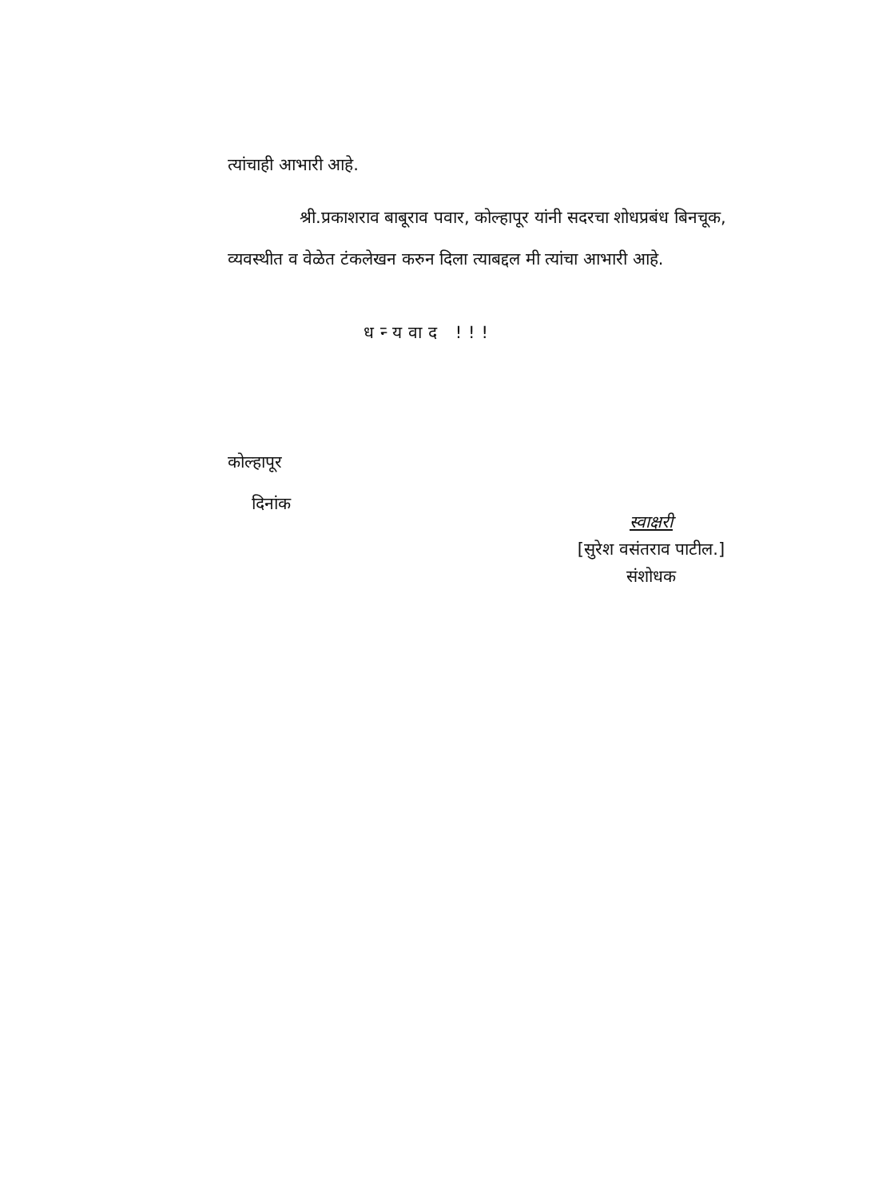त्यांचाही आभारी आहे.
श्री.प्रकाशराव बाबूराव पवार, कोल्हापूर यांनी सदरचा शोधप्रबंध बिनचूक, व्यवस्थीत व वेळेत टंकलेखन करुन दिला त्याबद्दल मी त्यांचा आभारी आहे.
धन्यवाद !!!
कोल्हापूर
दिनांक
स्वाक्षरी
[सुरेश वसंतराव पाटील.]
संशोधक